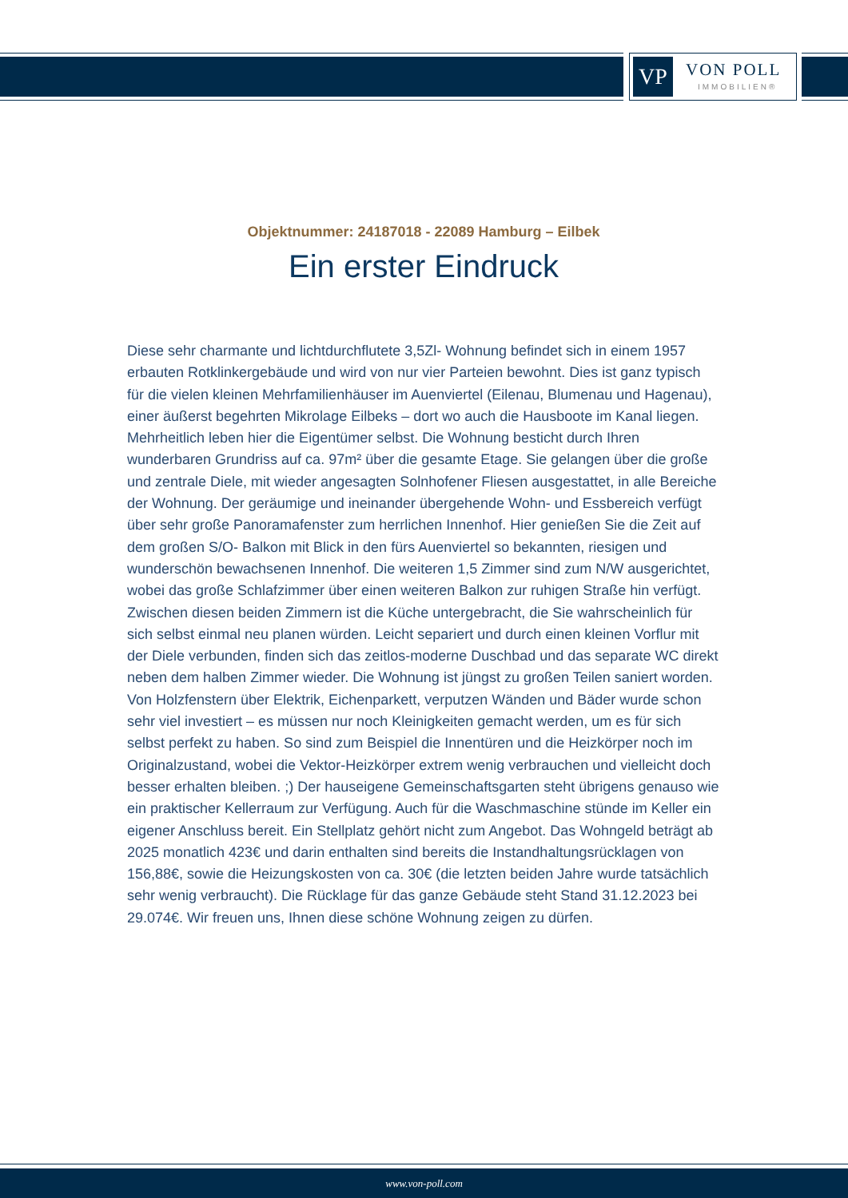VP VON POLL
IMMOBILIEN®
Objektnummer: 24187018 - 22089 Hamburg – Eilbek
Ein erster Eindruck
Diese sehr charmante und lichtdurchflutete 3,5Zl- Wohnung befindet sich in einem 1957 erbauten Rotklinkergebäude und wird von nur vier Parteien bewohnt. Dies ist ganz typisch für die vielen kleinen Mehrfamilienhäuser im Auenviertel (Eilenau, Blumenau und Hagenau), einer äußerst begehrten Mikrolage Eilbeks – dort wo auch die Hausboote im Kanal liegen. Mehrheitlich leben hier die Eigentümer selbst. Die Wohnung besticht durch Ihren wunderbaren Grundriss auf ca. 97m² über die gesamte Etage. Sie gelangen über die große und zentrale Diele, mit wieder angesagten Solnhofener Fliesen ausgestattet, in alle Bereiche der Wohnung. Der geräumige und ineinander übergehende Wohn- und Essbereich verfügt über sehr große Panoramafenster zum herrlichen Innenhof. Hier genießen Sie die Zeit auf dem großen S/O- Balkon mit Blick in den fürs Auenviertel so bekannten, riesigen und wunderschön bewachsenen Innenhof. Die weiteren 1,5 Zimmer sind zum N/W ausgerichtet, wobei das große Schlafzimmer über einen weiteren Balkon zur ruhigen Straße hin verfügt. Zwischen diesen beiden Zimmern ist die Küche untergebracht, die Sie wahrscheinlich für sich selbst einmal neu planen würden. Leicht separiert und durch einen kleinen Vorflur mit der Diele verbunden, finden sich das zeitlos-moderne Duschbad und das separate WC direkt neben dem halben Zimmer wieder. Die Wohnung ist jüngst zu großen Teilen saniert worden. Von Holzfenstern über Elektrik, Eichenparkett, verputzen Wänden und Bäder wurde schon sehr viel investiert – es müssen nur noch Kleinigkeiten gemacht werden, um es für sich selbst perfekt zu haben. So sind zum Beispiel die Innentüren und die Heizkörper noch im Originalzustand, wobei die Vektor-Heizkörper extrem wenig verbrauchen und vielleicht doch besser erhalten bleiben. ;) Der hauseigene Gemeinschaftsgarten steht übrigens genauso wie ein praktischer Kellerraum zur Verfügung. Auch für die Waschmaschine stünde im Keller ein eigener Anschluss bereit. Ein Stellplatz gehört nicht zum Angebot. Das Wohngeld beträgt ab 2025 monatlich 423€ und darin enthalten sind bereits die Instandhaltungsrücklagen von 156,88€, sowie die Heizungskosten von ca. 30€ (die letzten beiden Jahre wurde tatsächlich sehr wenig verbraucht). Die Rücklage für das ganze Gebäude steht Stand 31.12.2023 bei 29.074€. Wir freuen uns, Ihnen diese schöne Wohnung zeigen zu dürfen.
www.von-poll.com